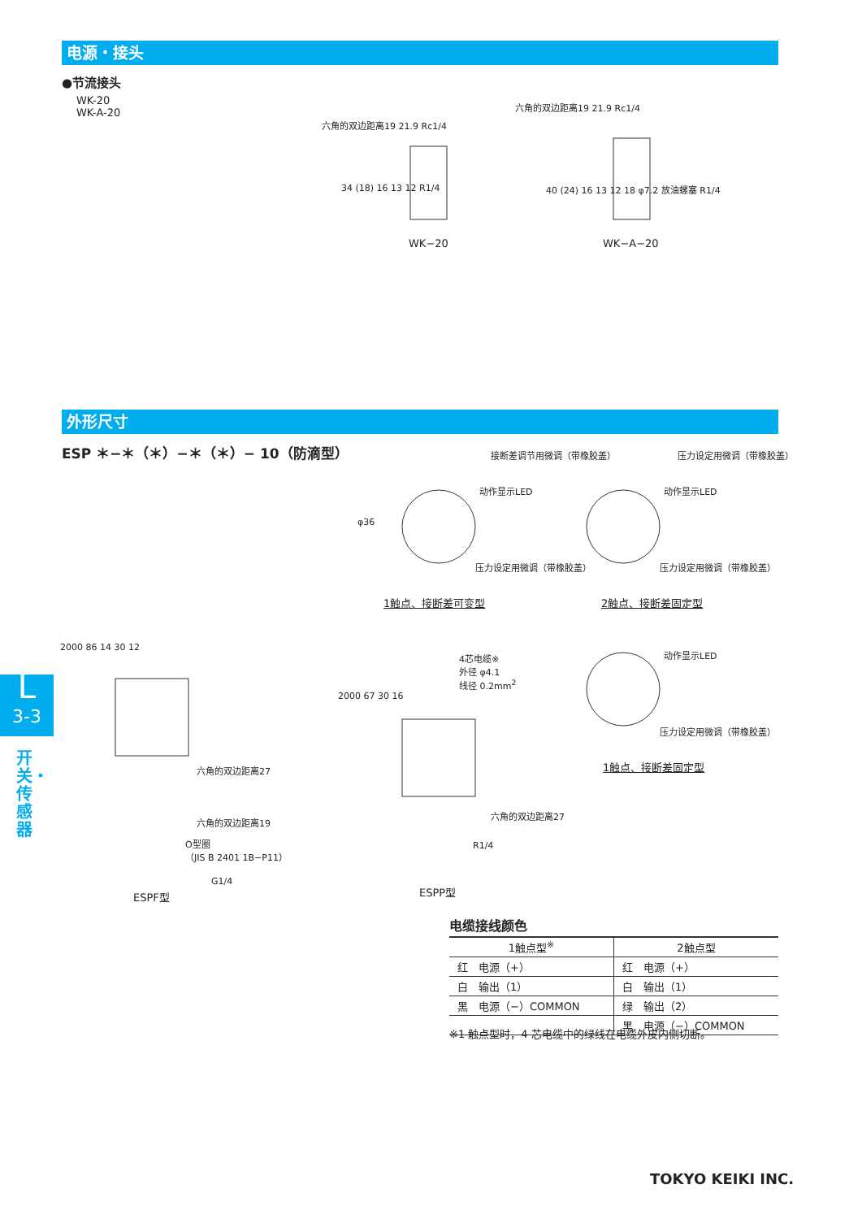电源・接头
●节流接头
WK-20
WK-A-20
六角的双边距离19 21.9 Rc1/4
六角的双边距离19 21.9 Rc1/4
34 (18) 16 13 12 R1/4
40 (24) 16 13 12 18 φ7.2 放油螺塞 R1/4
WK−20 WK−A−20
外形尺寸
ESP ＊−＊（＊）−＊（＊）− 10（防滴型）
接断差调节用微调（带橡胶盖） 压力设定用微调（带橡胶盖）
动作显示LED 动作显示LED
φ36
压力设定用微调（带橡胶盖） 压力设定用微调（带橡胶盖）
1触点、接断差可变型 2触点、接断差固定型
动作显示LED
压力设定用微调（带橡胶盖）
1触点、接断差固定型
2000 86 14 30 12
六角的双边距离27
六角的双边距离19
O型圈
（JIS B 2401 1B−P11）
G1/4
ESPF型
4芯电缆※
外径 φ4.1
线径 0.2mm<sup>2</sup>
2000 67 30 16
六角的双边距离27
R1/4
ESPP型
电缆接线颜色
| 1触点型<sup>※</sup> | 2触点型 |
| --- | --- |
| 红 电源（+） | 红 电源（+） |
| 白 输出（1） | 白 输出（1） |
| 黑 电源（−）COMMON | 绿 输出（2） |
| | 黑 电源（−）COMMON |
※1 触点型时，4 芯电缆中的绿线在电缆外皮内侧切断。
L
3-3
开关・传感器
TOKYO KEIKI INC.